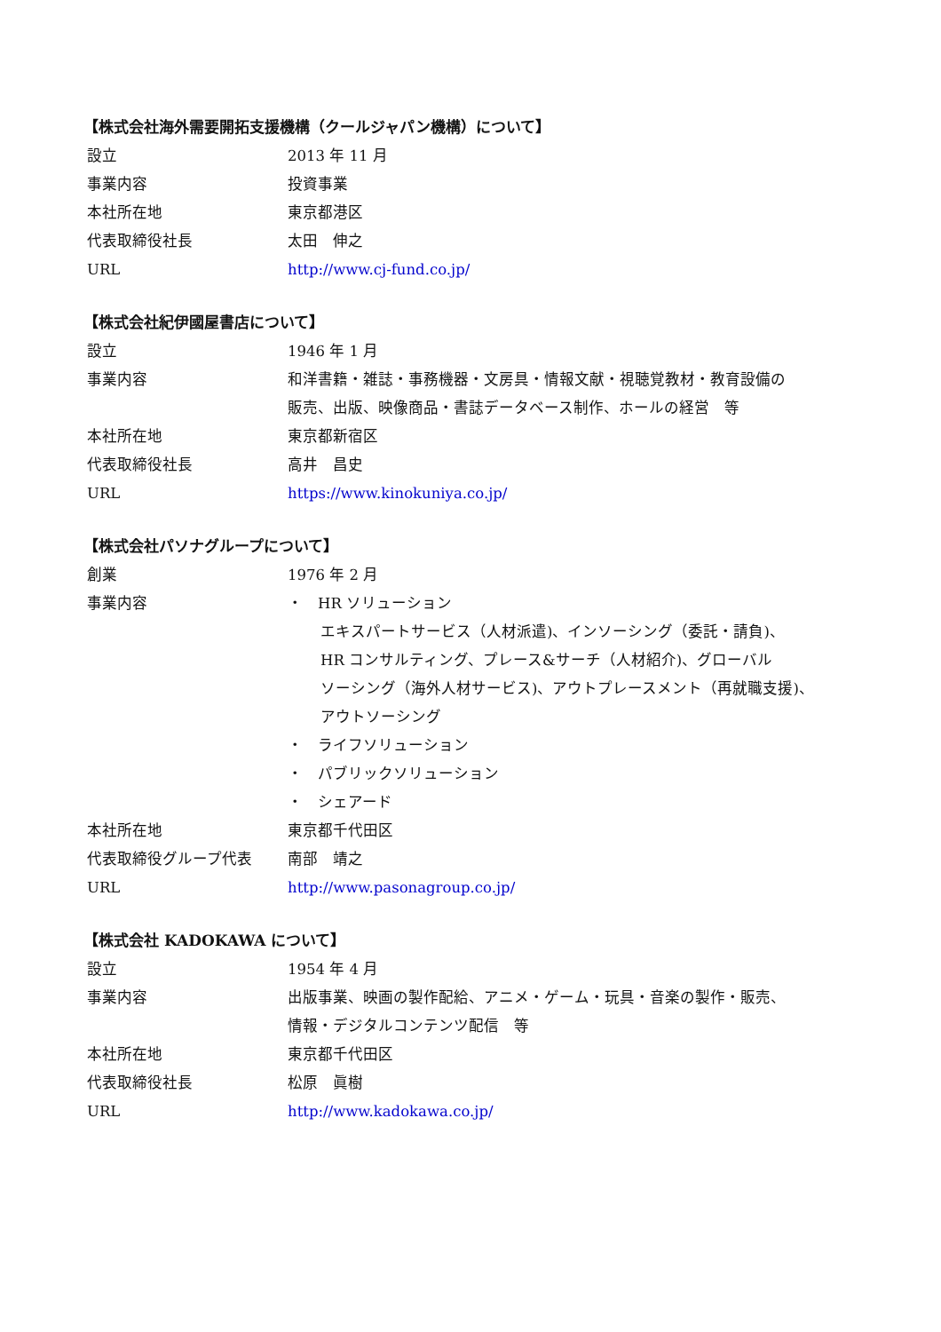【株式会社海外需要開拓支援機構（クールジャパン機構）について】
| 設立 | 2013 年 11 月 |
| 事業内容 | 投資事業 |
| 本社所在地 | 東京都港区 |
| 代表取締役社長 | 太田 伸之 |
| URL | http://www.cj-fund.co.jp/ |
【株式会社紀伊國屋書店について】
| 設立 | 1946 年 1 月 |
| 事業内容 | 和洋書籍・雑誌・事務機器・文房具・情報文献・視聴覚教材・教育設備の 販売、出版、映像商品・書誌データベース制作、ホールの経営 等 |
| 本社所在地 | 東京都新宿区 |
| 代表取締役社長 | 高井 昌史 |
| URL | https://www.kinokuniya.co.jp/ |
【株式会社パソナグループについて】
| 創業 | 1976 年 2 月 |
| 事業内容 | ・ HR ソリューション エキスパートサービス（人材派遣)、インソーシング（委託・請負)、 HR コンサルティング、プレース&サーチ（人材紹介)、グローバル ソーシング（海外人材サービス)、アウトプレースメント（再就職支援)、 アウトソーシング ・ ライフソリューション ・ パブリックソリューション ・ シェアード |
| 本社所在地 | 東京都千代田区 |
| 代表取締役グループ代表 | 南部 靖之 |
| URL | http://www.pasonagroup.co.jp/ |
【株式会社 KADOKAWA について】
| 設立 | 1954 年 4 月 |
| 事業内容 | 出版事業、映画の製作配給、アニメ・ゲーム・玩具・音楽の製作・販売、 情報・デジタルコンテンツ配信 等 |
| 本社所在地 | 東京都千代田区 |
| 代表取締役社長 | 松原 眞樹 |
| URL | http://www.kadokawa.co.jp/ |